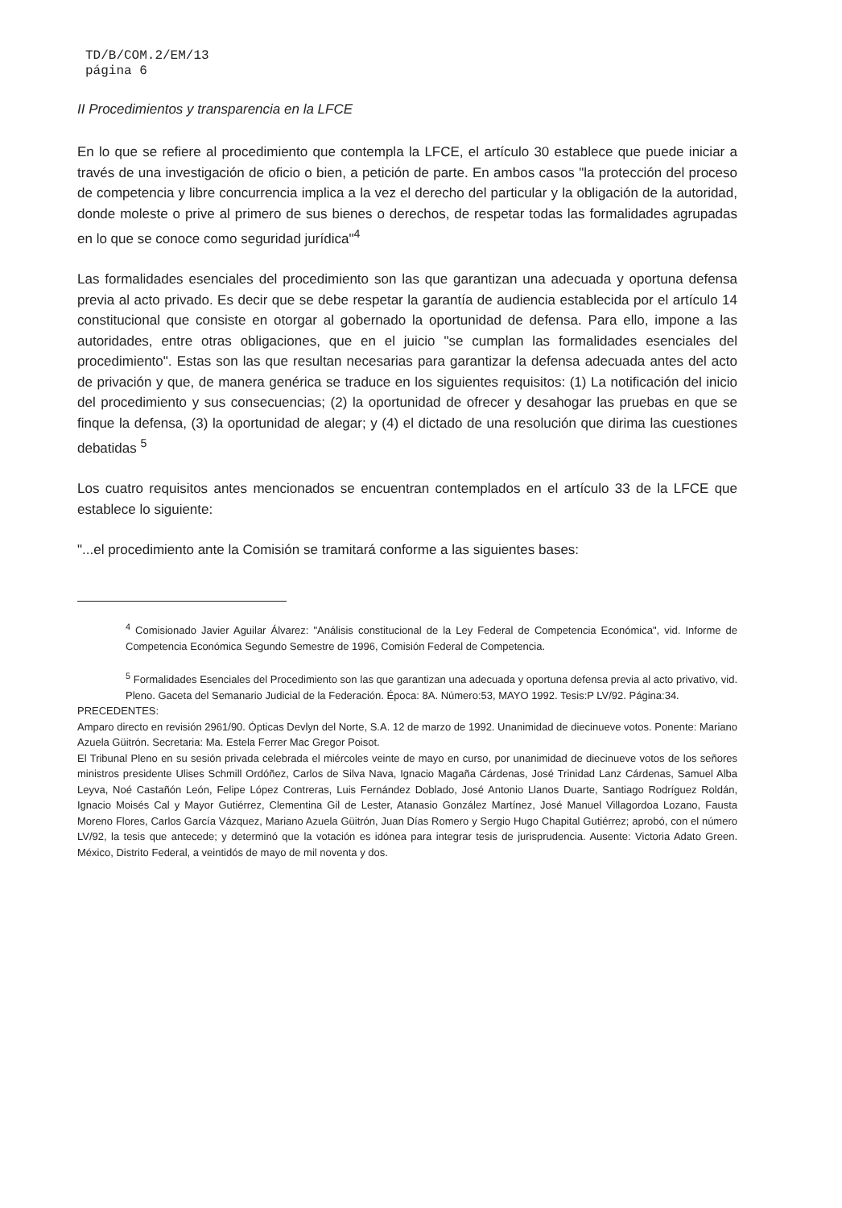TD/B/COM.2/EM/13
página 6
II Procedimientos y transparencia en la LFCE
En lo que se refiere al procedimiento que contempla la LFCE, el artículo 30 establece que puede iniciar a través de una investigación de oficio o bien, a petición de parte. En ambos casos "la protección del proceso de competencia y libre concurrencia implica a la vez el derecho del particular y la obligación de la autoridad, donde moleste o prive al primero de sus bienes o derechos, de respetar todas las formalidades agrupadas en lo que se conoce como seguridad jurídica"<sup>4</sup>
Las formalidades esenciales del procedimiento son las que garantizan una adecuada y oportuna defensa previa al acto privado. Es decir que se debe respetar la garantía de audiencia establecida por el artículo 14 constitucional que consiste en otorgar al gobernado la oportunidad de defensa. Para ello, impone a las autoridades, entre otras obligaciones, que en el juicio "se cumplan las formalidades esenciales del procedimiento". Estas son las que resultan necesarias para garantizar la defensa adecuada antes del acto de privación y que, de manera genérica se traduce en los siguientes requisitos: (1) La notificación del inicio del procedimiento y sus consecuencias; (2) la oportunidad de ofrecer y desahogar las pruebas en que se finque la defensa, (3) la oportunidad de alegar; y (4) el dictado de una resolución que dirima las cuestiones debatidas <sup>5</sup>
Los cuatro requisitos antes mencionados se encuentran contemplados en el artículo 33 de la LFCE que establece lo siguiente:
"...el procedimiento ante la Comisión se tramitará conforme a las siguientes bases:
<sup>4</sup> Comisionado Javier Aguilar Álvarez: "Análisis constitucional de la Ley Federal de Competencia Económica", vid. Informe de Competencia Económica Segundo Semestre de 1996, Comisión Federal de Competencia.
<sup>5</sup> Formalidades Esenciales del Procedimiento son las que garantizan una adecuada y oportuna defensa previa al acto privativo, vid. Pleno. Gaceta del Semanario Judicial de la Federación. Época: 8A. Número:53, MAYO 1992. Tesis:P LV/92. Página:34.
PRECEDENTES:
Amparo directo en revisión 2961/90. Ópticas Devlyn del Norte, S.A. 12 de marzo de 1992. Unanimidad de diecinueve votos. Ponente: Mariano Azuela Güitrón. Secretaria: Ma. Estela Ferrer Mac Gregor Poisot.
El Tribunal Pleno en su sesión privada celebrada el miércoles veinte de mayo en curso, por unanimidad de diecinueve votos de los señores ministros presidente Ulises Schmill Ordóñez, Carlos de Silva Nava, Ignacio Magaña Cárdenas, José Trinidad Lanz Cárdenas, Samuel Alba Leyva, Noé Castañón León, Felipe López Contreras, Luis Fernández Doblado, José Antonio Llanos Duarte, Santiago Rodríguez Roldán, Ignacio Moisés Cal y Mayor Gutiérrez, Clementina Gil de Lester, Atanasio González Martínez, José Manuel Villagordoa Lozano, Fausta Moreno Flores, Carlos García Vázquez, Mariano Azuela Güitrón, Juan Días Romero y Sergio Hugo Chapital Gutiérrez; aprobó, con el número LV/92, la tesis que antecede; y determinó que la votación es idónea para integrar tesis de jurisprudencia. Ausente: Victoria Adato Green. México, Distrito Federal, a veintidós de mayo de mil noventa y dos.